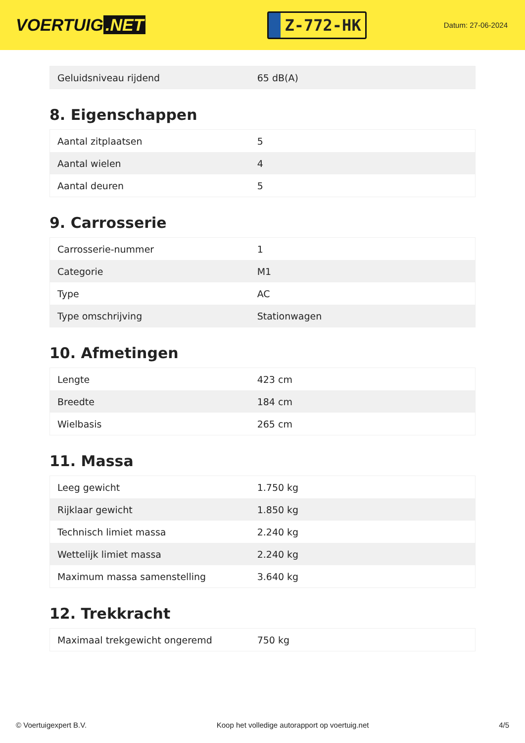VOERTUIG.NET
Z-772-HK
Datum: 27-06-2024
| Geluidsniveau rijdend | 65 dB(A) |
8. Eigenschappen
| Aantal zitplaatsen | 5 |
| Aantal wielen | 4 |
| Aantal deuren | 5 |
9. Carrosserie
| Carrosserie-nummer | 1 |
| Categorie | M1 |
| Type | AC |
| Type omschrijving | Stationwagen |
10. Afmetingen
| Lengte | 423 cm |
| Breedte | 184 cm |
| Wielbasis | 265 cm |
11. Massa
| Leeg gewicht | 1.750 kg |
| Rijklaar gewicht | 1.850 kg |
| Technisch limiet massa | 2.240 kg |
| Wettelijk limiet massa | 2.240 kg |
| Maximum massa samenstelling | 3.640 kg |
12. Trekkracht
| Maximaal trekgewicht ongeremd | 750 kg |
© Voertuigexpert B.V. Koop het volledige autorapport op voertuig.net 4/5